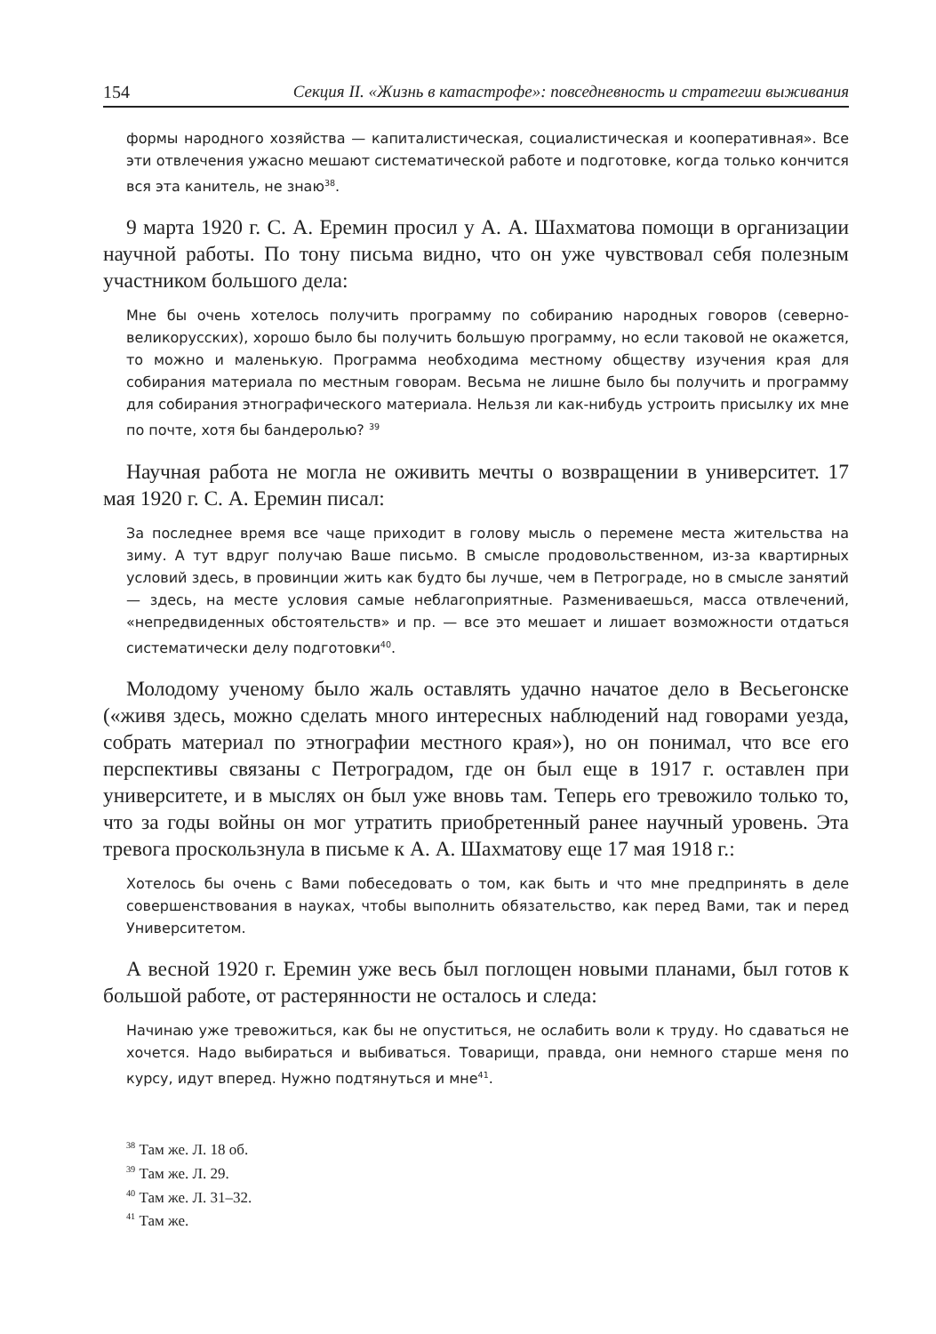154 Секция II. «Жизнь в катастрофе»: повседневность и стратегии выживания
формы народного хозяйства — капиталистическая, социалистическая и кооперативная». Все эти отвлечения ужасно мешают систематической работе и подготовке, когда только кончится вся эта канитель, не знаю<sup>38</sup>.
9 марта 1920 г. С. А. Еремин просил у А. А. Шахматова помощи в организации научной работы. По тону письма видно, что он уже чувствовал себя полезным участником большого дела:
Мне бы очень хотелось получить программу по собиранию народных говоров (северно-великорусских), хорошо было бы получить большую программу, но если таковой не окажется, то можно и маленькую. Программа необходима местному обществу изучения края для собирания материала по местным говорам. Весьма не лишне было бы получить и программу для собирания этнографического материала. Нельзя ли как-нибудь устроить присылку их мне по почте, хотя бы бандеролью? <sup>39</sup>
Научная работа не могла не оживить мечты о возвращении в университет. 17 мая 1920 г. С. А. Еремин писал:
За последнее время все чаще приходит в голову мысль о перемене места жительства на зиму. А тут вдруг получаю Ваше письмо. В смысле продовольственном, из-за квартирных условий здесь, в провинции жить как будто бы лучше, чем в Петрограде, но в смысле занятий — здесь, на месте условия самые неблагоприятные. Размениваешься, масса отвлечений, «непредвиденных обстоятельств» и пр. — все это мешает и лишает возможности отдаться систематически делу подготовки<sup>40</sup>.
Молодому ученому было жаль оставлять удачно начатое дело в Весьегонске («живя здесь, можно сделать много интересных наблюдений над говорами уезда, собрать материал по этнографии местного края»), но он понимал, что все его перспективы связаны с Петроградом, где он был еще в 1917 г. оставлен при университете, и в мыслях он был уже вновь там. Теперь его тревожило только то, что за годы войны он мог утратить приобретенный ранее научный уровень. Эта тревога проскользнула в письме к А. А. Шахматову еще 17 мая 1918 г.:
Хотелось бы очень с Вами побеседовать о том, как быть и что мне предпринять в деле совершенствования в науках, чтобы выполнить обязательство, как перед Вами, так и перед Университетом.
А весной 1920 г. Еремин уже весь был поглощен новыми планами, был готов к большой работе, от растерянности не осталось и следа:
Начинаю уже тревожиться, как бы не опуститься, не ослабить воли к труду. Но сдаваться не хочется. Надо выбираться и выбиваться. Товарищи, правда, они немного старше меня по курсу, идут вперед. Нужно подтянуться и мне<sup>41</sup>.
<sup>38</sup> Там же. Л. 18 об.
<sup>39</sup> Там же. Л. 29.
<sup>40</sup> Там же. Л. 31–32.
<sup>41</sup> Там же.